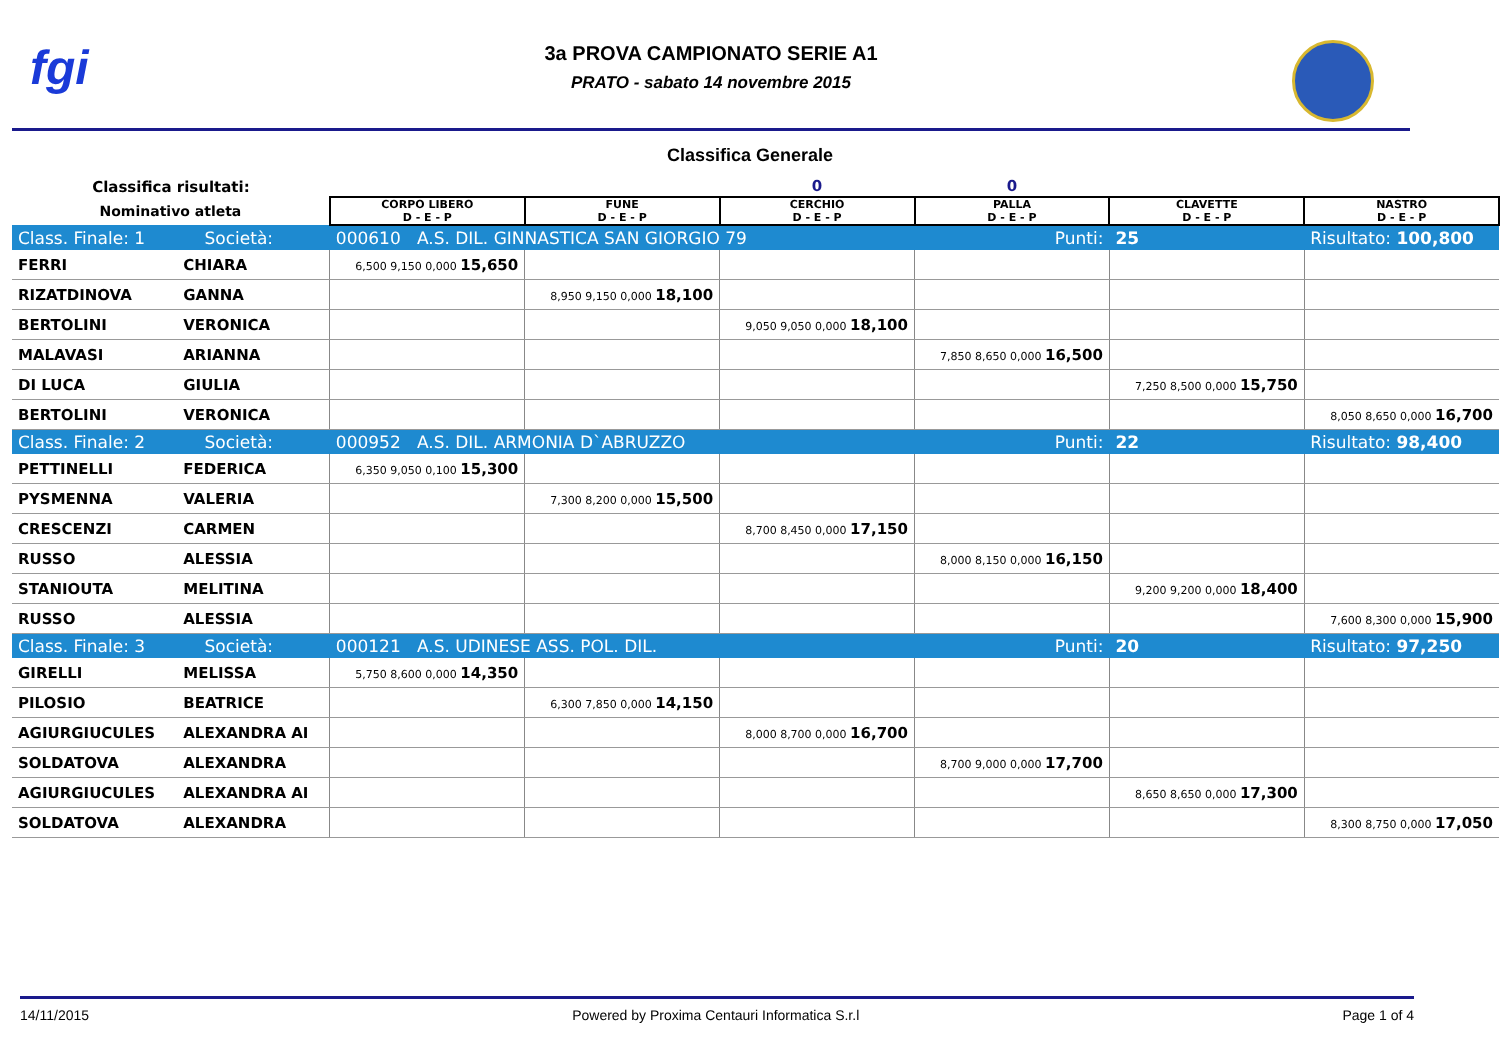fgi
3a PROVA CAMPIONATO SERIE A1
PRATO - sabato 14 novembre 2015
Classifica Generale
| Classifica risultati: | | | | 0 | 0 | | |
| Nominativo atleta | | CORPO LIBERO D - E - P | FUNE D - E - P | CERCHIO D - E - P | PALLA D - E - P | CLAVETTE D - E - P | NASTRO D - E - P |
| Class. Finale: 1 Società: | | 000610 A.S. DIL. GINNASTICA SAN GIORGIO 79 | | | Punti: | 25 | Risultato: 100,800 |
| FERRI | CHIARA | 6,500 9,150 0,000 15,650 | | | | | |
| RIZATDINOVA | GANNA | | 8,950 9,150 0,000 18,100 | | | | |
| BERTOLINI | VERONICA | | | 9,050 9,050 0,000 18,100 | | | |
| MALAVASI | ARIANNA | | | | 7,850 8,650 0,000 16,500 | | |
| DI LUCA | GIULIA | | | | | 7,250 8,500 0,000 15,750 | |
| BERTOLINI | VERONICA | | | | | | 8,050 8,650 0,000 16,700 |
| Class. Finale: 2 Società: | | 000952 A.S. DIL. ARMONIA D`ABRUZZO | | | Punti: | 22 | Risultato: 98,400 |
| PETTINELLI | FEDERICA | 6,350 9,050 0,100 15,300 | | | | | |
| PYSMENNA | VALERIA | | 7,300 8,200 0,000 15,500 | | | | |
| CRESCENZI | CARMEN | | | 8,700 8,450 0,000 17,150 | | | |
| RUSSO | ALESSIA | | | | 8,000 8,150 0,000 16,150 | | |
| STANIOUTA | MELITINA | | | | | 9,200 9,200 0,000 18,400 | |
| RUSSO | ALESSIA | | | | | | 7,600 8,300 0,000 15,900 |
| Class. Finale: 3 Società: | | 000121 A.S. UDINESE ASS. POL. DIL. | | | Punti: | 20 | Risultato: 97,250 |
| GIRELLI | MELISSA | 5,750 8,600 0,000 14,350 | | | | | |
| PILOSIO | BEATRICE | | 6,300 7,850 0,000 14,150 | | | | |
| AGIURGIUCULES | ALEXANDRA AI | | | 8,000 8,700 0,000 16,700 | | | |
| SOLDATOVA | ALEXANDRA | | | | 8,700 9,000 0,000 17,700 | | |
| AGIURGIUCULES | ALEXANDRA AI | | | | | 8,650 8,650 0,000 17,300 | |
| SOLDATOVA | ALEXANDRA | | | | | | 8,300 8,750 0,000 17,050 |
14/11/2015 Powered by Proxima Centauri Informatica S.r.l Page 1 of 4